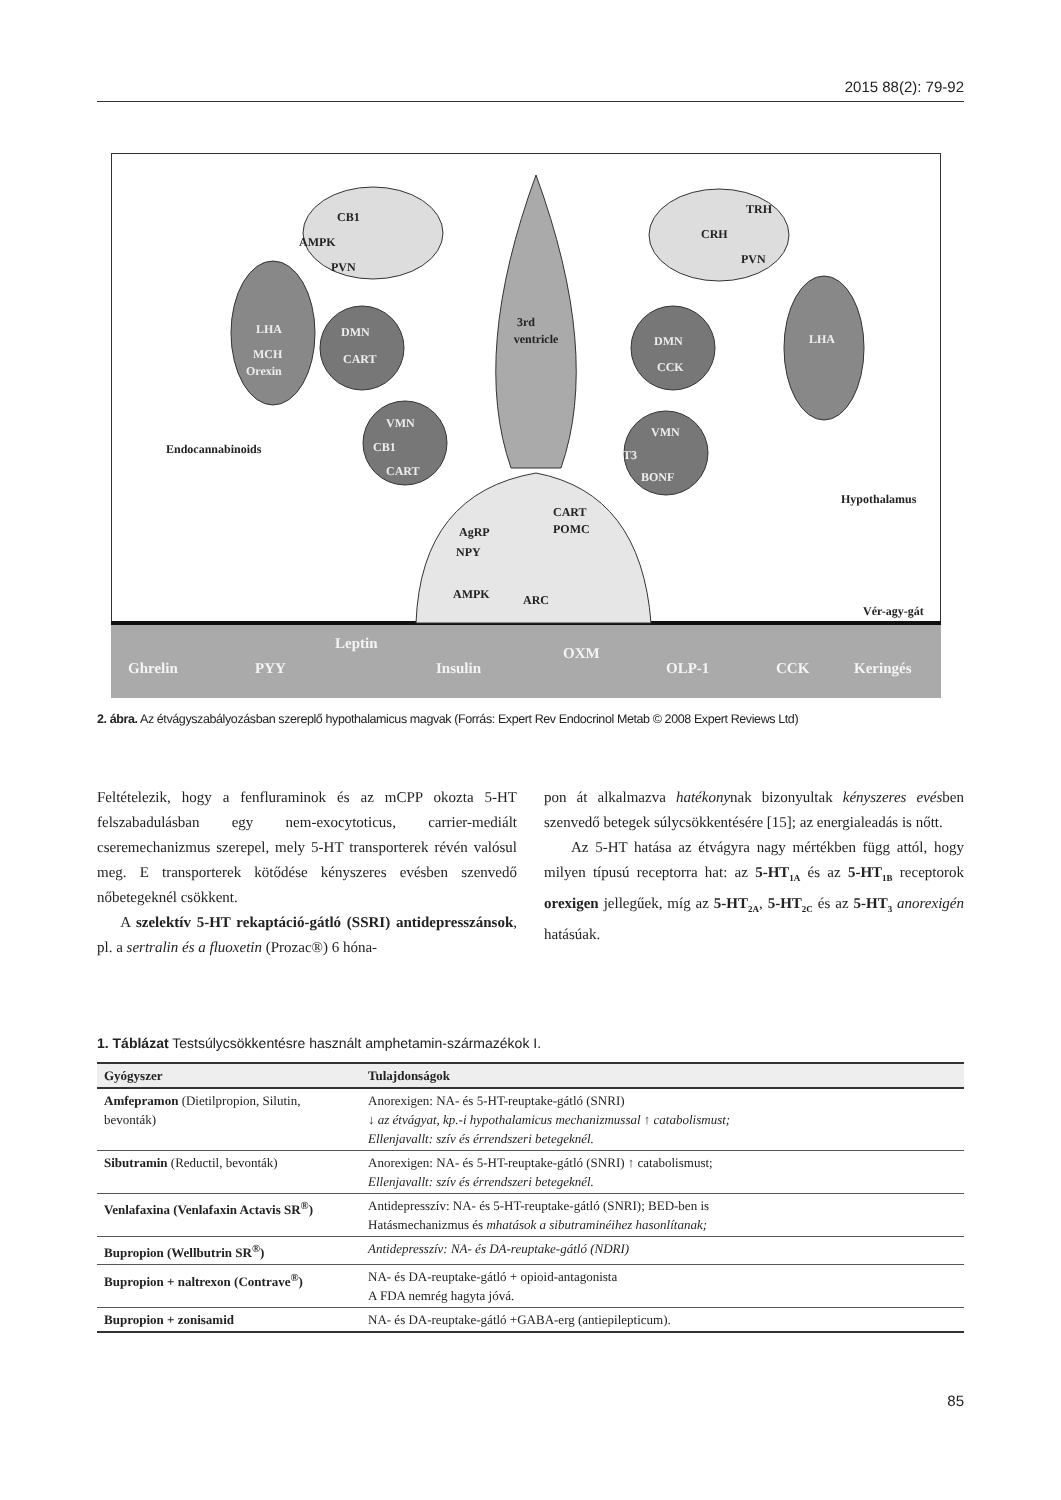2015 88(2): 79-92
CB1
AMPK
PVN
TRH
CRH
PVN
3rd
ventricle
Endocannabinoids
Hypothalamus
CART
POMC
AgRP
NPY
AMPK
ARC
Vér-agy-gát
LHA
MCH
Orexin
DMN
CART
VMN
CB1
CART
DMN
CCK
VMN
T3
BONF
LHA
Ghrelin
PYY
Leptin
Insulin
OXM
OLP-1
CCK
Keringés
2. ábra. Az étvágyszabályozásban szereplő hypothalamicus magvak (Forrás: Expert Rev Endocrinol Metab © 2008 Expert Reviews Ltd)
Feltételezik, hogy a fenfluraminok és az mCPP okozta 5-HT felszabadulásban egy nem-exocytoticus, carrier-mediált cseremechanizmus szerepel, mely 5-HT transporterek révén valósul meg. E transporterek kötődése kényszeres evésben szenvedő nőbetegeknél csökkent.
A szelektív 5-HT rekaptáció-gátló (SSRI) antidep­resszánsok, pl. a sertralin és a fluoxetin (Prozac®) 6 hóna-
pon át alkalmazva hatékonynak bizonyultak kényszeres evésben szenvedő betegek súlycsökkentésére [15]; az energialeadás is nőtt.
Az 5-HT hatása az étvágyra nagy mértékben függ attól, hogy milyen típusú receptorra hat: az 5-HT<sub>1A</sub> és az 5-HT<sub>1B</sub> receptorok orexigen jellegűek, míg az 5-HT<sub>2A</sub>, 5-HT<sub>2C</sub> és az 5-HT<sub>3</sub> anorexigén hatásúak.
1. Táblázat Testsúlycsökkentésre használt amphetamin-származékok I.
| Gyógyszer | Tulajdonságok |
| --- | --- |
| Amfepramon (Dietilpropion, Silutin, bevonták) | Anorexigen: NA- és 5-HT-reuptake-gátló (SNRI) ↓ az étvágyat, kp.-i hypothalamicus mechanizmussal ↑ catabolismust; Ellenjavallt: szív és érrendszeri betegeknél. |
| Sibutramin (Reductil, bevonták) | Anorexigen: NA- és 5-HT-reuptake-gátló (SNRI) ↑ catabolismust; Ellenjavallt: szív és érrendszeri betegeknél. |
| Venlafaxina (Venlafaxin Actavis SR<sup>®</sup>) | Antidepresszív: NA- és 5-HT-reuptake-gátló (SNRI); BED-ben is Hatásmechanizmus és mhatások a sibutraminéihez hasonlítanak; |
| Bupropion (Wellbutrin SR<sup>®</sup>) | Antidepresszív: NA- és DA-reuptake-gátló (NDRI) |
| Bupropion + naltrexon (Contrave<sup>®</sup>) | NA- és DA-reuptake-gátló + opioid-antagonista A FDA nemrég hagyta jóvá. |
| Bupropion + zonisamid | NA- és DA-reuptake-gátló +GABA-erg (antiepilepticum). |
85